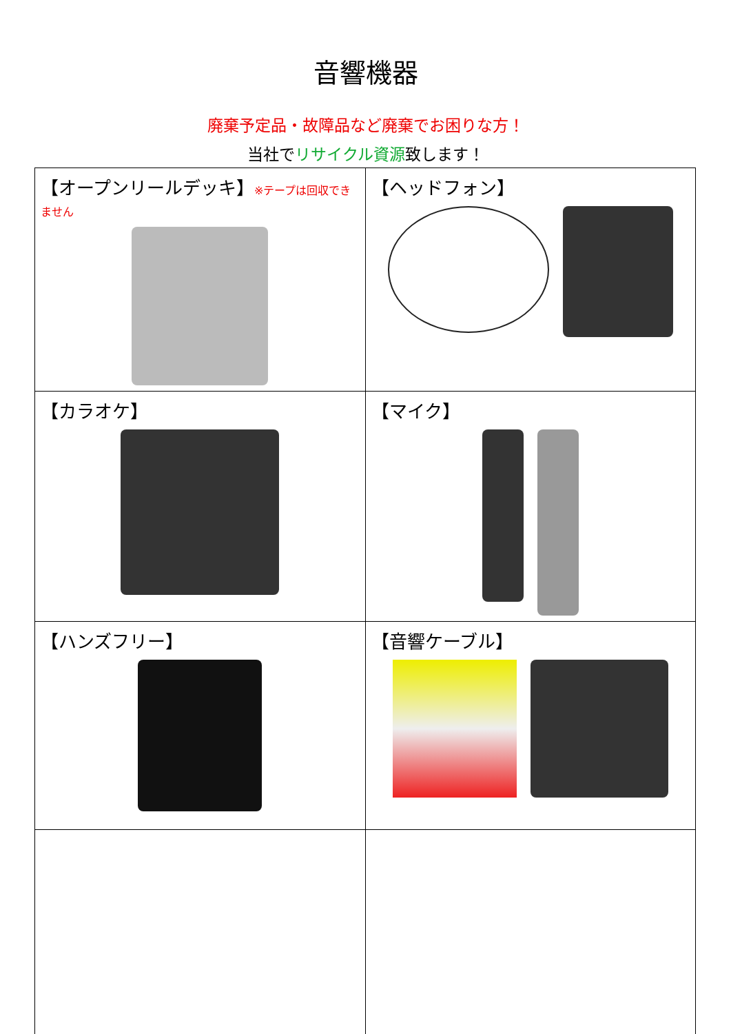音響機器
廃棄予定品・故障品など廃棄でお困りな方！
当社でリサイクル資源致します！
| 【オープンリールデッキ】 ※テープは回収できません | 【ヘッドフォン】 |
| 【カラオケ】 | 【マイク】 |
| 【ハンズフリー】 | 【音響ケーブル】 |